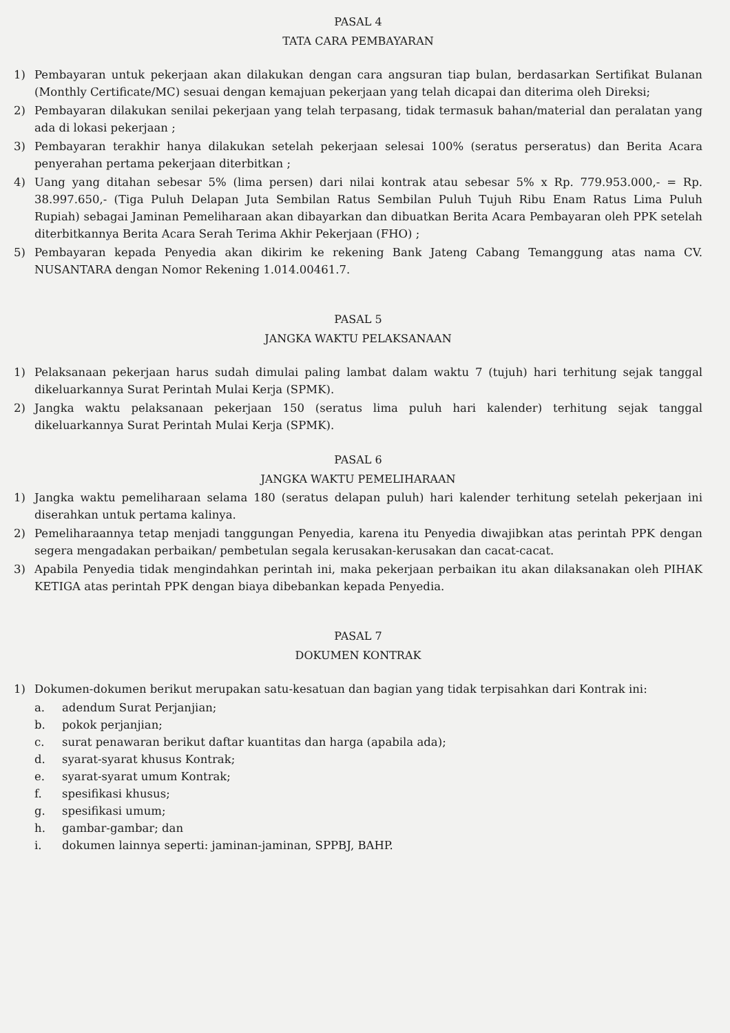PASAL 4
TATA CARA PEMBAYARAN
1) Pembayaran untuk pekerjaan akan dilakukan dengan cara angsuran tiap bulan, berdasarkan Sertifikat Bulanan (Monthly Certificate/MC) sesuai dengan kemajuan pekerjaan yang telah dicapai dan diterima oleh Direksi;
2) Pembayaran dilakukan senilai pekerjaan yang telah terpasang, tidak termasuk bahan/material dan peralatan yang ada di lokasi pekerjaan ;
3) Pembayaran terakhir hanya dilakukan setelah pekerjaan selesai 100% (seratus perseratus) dan Berita Acara penyerahan pertama pekerjaan diterbitkan ;
4) Uang yang ditahan sebesar 5% (lima persen) dari nilai kontrak atau sebesar 5% x Rp. 779.953.000,- = Rp. 38.997.650,- (Tiga Puluh Delapan Juta Sembilan Ratus Sembilan Puluh Tujuh Ribu Enam Ratus Lima Puluh Rupiah) sebagai Jaminan Pemeliharaan akan dibayarkan dan dibuatkan Berita Acara Pembayaran oleh PPK setelah diterbitkannya Berita Acara Serah Terima Akhir Pekerjaan (FHO) ;
5) Pembayaran kepada Penyedia akan dikirim ke rekening Bank Jateng Cabang Temanggung atas nama CV. NUSANTARA dengan Nomor Rekening 1.014.00461.7.
PASAL 5
JANGKA WAKTU PELAKSANAAN
1) Pelaksanaan pekerjaan harus sudah dimulai paling lambat dalam waktu 7 (tujuh) hari terhitung sejak tanggal dikeluarkannya Surat Perintah Mulai Kerja (SPMK).
2) Jangka waktu pelaksanaan pekerjaan 150 (seratus lima puluh hari kalender) terhitung sejak tanggal dikeluarkannya Surat Perintah Mulai Kerja (SPMK).
PASAL 6
JANGKA WAKTU PEMELIHARAAN
1) Jangka waktu pemeliharaan selama 180 (seratus delapan puluh) hari kalender terhitung setelah pekerjaan ini diserahkan untuk pertama kalinya.
2) Pemeliharaannya tetap menjadi tanggungan Penyedia, karena itu Penyedia diwajibkan atas perintah PPK dengan segera mengadakan perbaikan/ pembetulan segala kerusakan-kerusakan dan cacat-cacat.
3) Apabila Penyedia tidak mengindahkan perintah ini, maka pekerjaan perbaikan itu akan dilaksanakan oleh PIHAK KETIGA atas perintah PPK dengan biaya dibebankan kepada Penyedia.
PASAL 7
DOKUMEN KONTRAK
1) Dokumen-dokumen berikut merupakan satu-kesatuan dan bagian yang tidak terpisahkan dari Kontrak ini:
a. adendum Surat Perjanjian;
b. pokok perjanjian;
c. surat penawaran berikut daftar kuantitas dan harga (apabila ada);
d. syarat-syarat khusus Kontrak;
e. syarat-syarat umum Kontrak;
f. spesifikasi khusus;
g. spesifikasi umum;
h. gambar-gambar; dan
i. dokumen lainnya seperti: jaminan-jaminan, SPPBJ, BAHP.